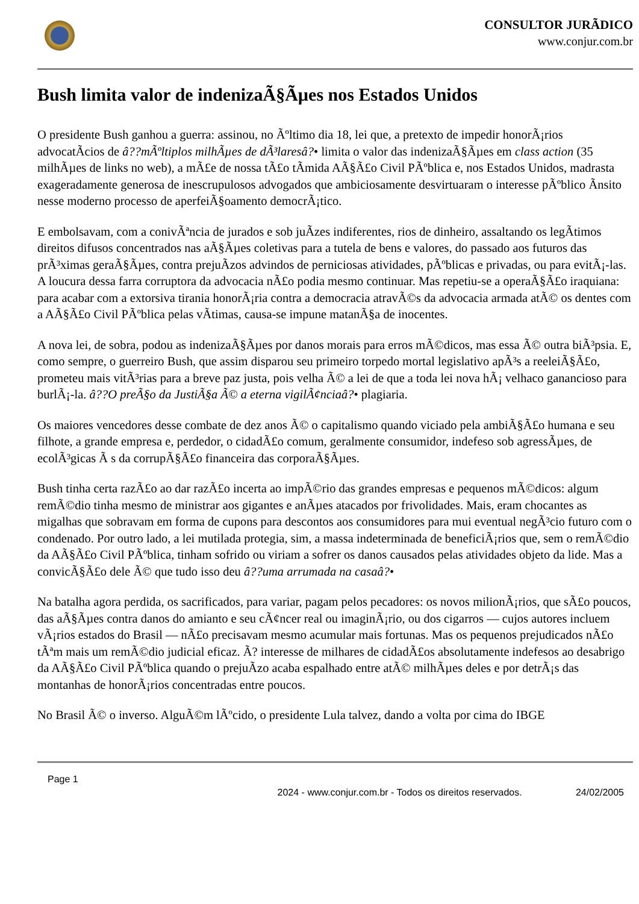CONSULTOR JURÃDICO
www.conjur.com.br
Bush limita valor de indenizaÃ§Ãµes nos Estados Unidos
O presidente Bush ganhou a guerra: assinou, no Ãºltimo dia 18, lei que, a pretexto de impedir honorÃ¡rios advocatÃcios de â??mÃºltiplos milhÃµes de dÃ³laresâ?• limita o valor das indenizaÃ§Ãµes em class action (35 milhÃµes de links no web), a mÃ£e de nossa tÃ£o tÃmida AÃ§Ã£o Civil PÃºblica e, nos Estados Unidos, madrasta exageradamente generosa de inescrupulosos advogados que ambiciosamente desvirtuaram o interesse pÃºblico Ãnsito nesse moderno processo de aperfeiÃ§oamento democrÃ¡tico.
E embolsavam, com a conivÃªncia de jurados e sob juÃzes indiferentes, rios de dinheiro, assaltando os legÃtimos direitos difusos concentrados nas aÃ§Ãµes coletivas para a tutela de bens e valores, do passado aos futuros das prÃ³ximas geraÃ§Ãµes, contra prejuÃzos advindos de perniciosas atividades, pÃºblicas e privadas, ou para evitÃ¡-las. A loucura dessa farra corruptora da advocacia nÃ£o podia mesmo continuar. Mas repetiu-se a operaÃ§Ã£o iraquiana: para acabar com a extorsiva tirania honorÃ¡ria contra a democracia atravÃ©s da advocacia armada atÃ© os dentes com a AÃ§Ã£o Civil PÃºblica pelas vÃtimas, causa-se impune matanÃ§a de inocentes.
A nova lei, de sobra, podou as indenizaÃ§Ãµes por danos morais para erros mÃ©dicos, mas essa Ã© outra biÃ³psia. E, como sempre, o guerreiro Bush, que assim disparou seu primeiro torpedo mortal legislativo apÃ³s a reeleiÃ§Ã£o, prometeu mais vitÃ³rias para a breve paz justa, pois velha Ã© a lei de que a toda lei nova hÃ¡ velhaco ganancioso para burlÃ¡-la. â??O preÃ§o da JustiÃ§a Ã© a eterna vigilÃ¢nciaâ?• plagiaria.
Os maiores vencedores desse combate de dez anos Ã© o capitalismo quando viciado pela ambiÃ§Ã£o humana e seu filhote, a grande empresa e, perdedor, o cidadÃ£o comum, geralmente consumidor, indefeso sob agressÃµes, de ecolÃ³gicas Ã s da corrupÃ§Ã£o financeira das corporaÃ§Ãµes.
Bush tinha certa razÃ£o ao dar razÃ£o incerta ao impÃ©rio das grandes empresas e pequenos mÃ©dicos: algum remÃ©dio tinha mesmo de ministrar aos gigantes e anÃµes atacados por frivolidades. Mais, eram chocantes as migalhas que sobravam em forma de cupons para descontos aos consumidores para mui eventual negÃ³cio futuro com o condenado. Por outro lado, a lei mutilada protegia, sim, a massa indeterminada de beneficiÃ¡rios que, sem o remÃ©dio da AÃ§Ã£o Civil PÃºblica, tinham sofrido ou viriam a sofrer os danos causados pelas atividades objeto da lide. Mas a convicÃ§Ã£o dele Ã© que tudo isso deu â??uma arrumada na casaâ?•
Na batalha agora perdida, os sacrificados, para variar, pagam pelos pecadores: os novos milionÃ¡rios, que sÃ£o poucos, das aÃ§Ãµes contra danos do amianto e seu cÃ¢ncer real ou imaginÃ¡rio, ou dos cigarros — cujos autores incluem vÃ¡rios estados do Brasil — nÃ£o precisavam mesmo acumular mais fortunas. Mas os pequenos prejudicados nÃ£o tÃªm mais um remÃ©dio judicial eficaz. Ã? interesse de milhares de cidadÃ£os absolutamente indefesos ao desabrigo da AÃ§Ã£o Civil PÃºblica quando o prejuÃzo acaba espalhado entre atÃ© milhÃµes deles e por detrÃ¡s das montanhas de honorÃ¡rios concentradas entre poucos.
No Brasil Ã© o inverso. AlguÃ©m lÃºcido, o presidente Lula talvez, dando a volta por cima do IBGE
Page 1
2024 - www.conjur.com.br - Todos os direitos reservados. 24/02/2005